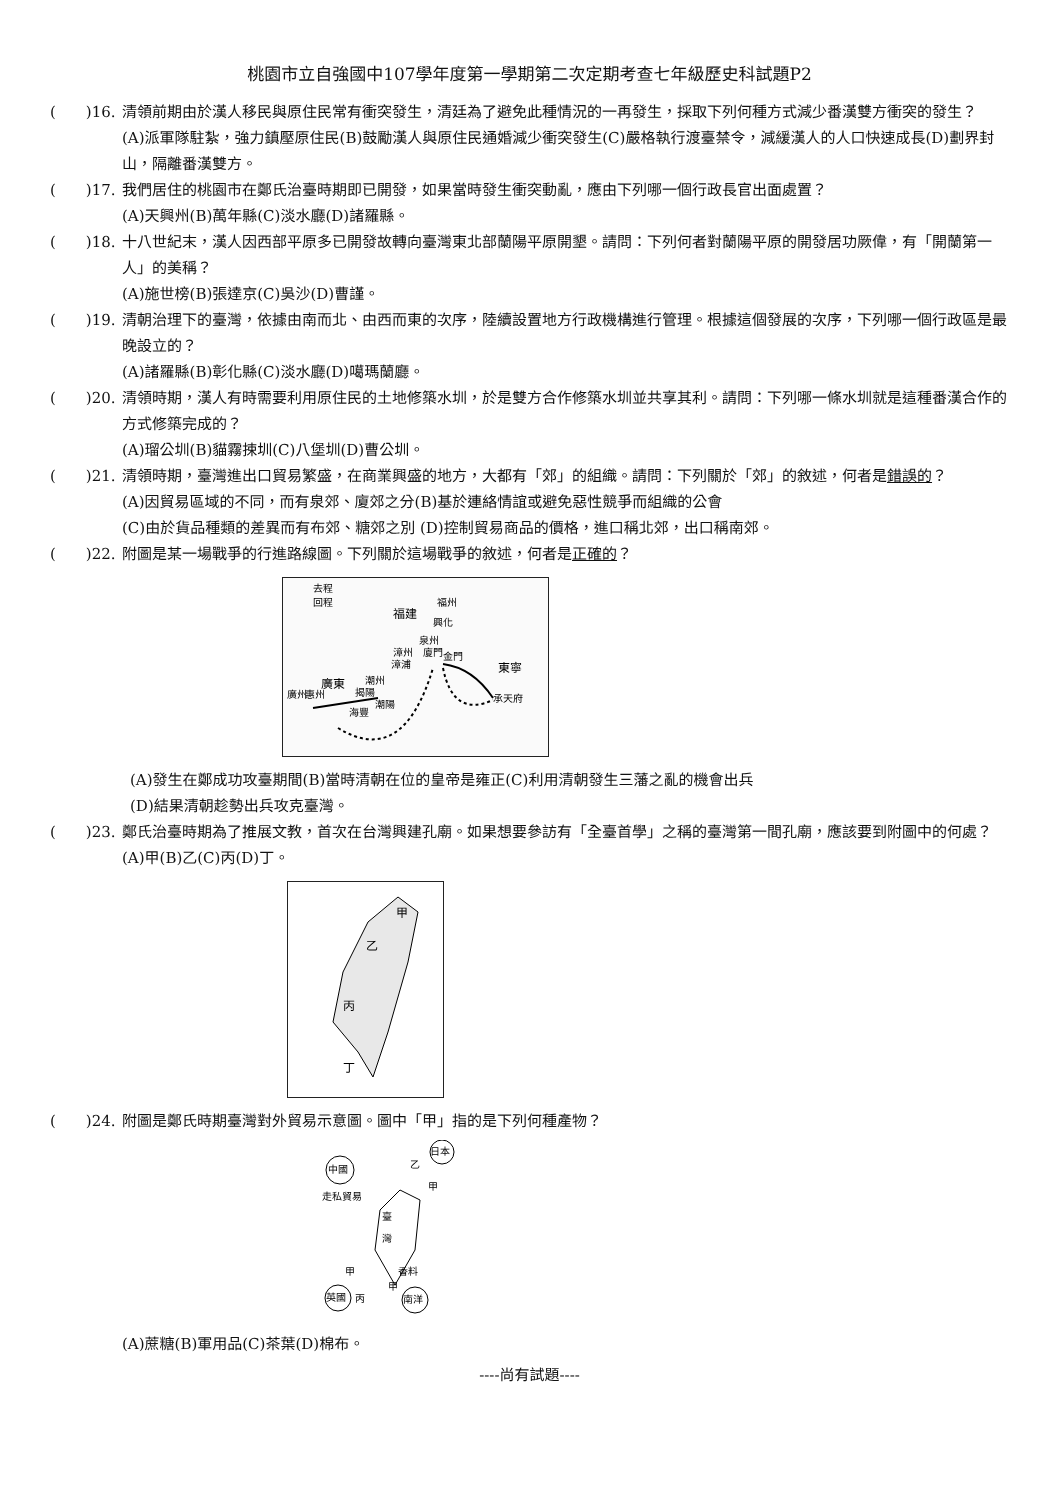桃園市立自強國中107學年度第一學期第二次定期考查七年級歷史科試題P2
(　　)16. 清領前期由於漢人移民與原住民常有衝突發生，清廷為了避免此種情況的一再發生，採取下列何種方式減少番漢雙方衝突的發生？
(A)派軍隊駐紮，強力鎮壓原住民(B)鼓勵漢人與原住民通婚減少衝突發生(C)嚴格執行渡臺禁令，減緩漢人的人口快速成長(D)劃界封山，隔離番漢雙方。
(　　)17. 我們居住的桃園市在鄭氏治臺時期即已開發，如果當時發生衝突動亂，應由下列哪一個行政長官出面處置？
(A)天興州(B)萬年縣(C)淡水廳(D)諸羅縣。
(　　)18. 十八世紀末，漢人因西部平原多已開發故轉向臺灣東北部蘭陽平原開墾。請問：下列何者對蘭陽平原的開發居功厥偉，有「開蘭第一人」的美稱？
(A)施世榜(B)張達京(C)吳沙(D)曹謹。
(　　)19. 清朝治理下的臺灣，依據由南而北、由西而東的次序，陸續設置地方行政機構進行管理。根據這個發展的次序，下列哪一個行政區是最晚設立的？
(A)諸羅縣(B)彰化縣(C)淡水廳(D)噶瑪蘭廳。
(　　)20. 清領時期，漢人有時需要利用原住民的土地修築水圳，於是雙方合作修築水圳並共享其利。請問：下列哪一條水圳就是這種番漢合作的方式修築完成的？
(A)瑠公圳(B)貓霧捒圳(C)八堡圳(D)曹公圳。
(　　)21. 清領時期，臺灣進出口貿易繁盛，在商業興盛的地方，大都有「郊」的組織。請問：下列關於「郊」的敘述，何者是錯誤的？
(A)因貿易區域的不同，而有泉郊、廈郊之分(B)基於連絡情誼或避免惡性競爭而組織的公會
(C)由於貨品種類的差異而有布郊、糖郊之別 (D)控制貿易商品的價格，進口稱北郊，出口稱南郊。
(　　)22. 附圖是某一場戰爭的行進路線圖。下列關於這場戰爭的敘述，何者是正確的？
去程
回程
福建
福州
興化
泉州
漳州
廈門
金門
漳浦
東寧
廣東
潮州
揭陽
潮陽
海豐
承天府
廣州
惠州
(A)發生在鄭成功攻臺期間(B)當時清朝在位的皇帝是雍正(C)利用清朝發生三藩之亂的機會出兵
(D)結果清朝趁勢出兵攻克臺灣。
(　　)23. 鄭氏治臺時期為了推展文教，首次在台灣興建孔廟。如果想要參訪有「全臺首學」之稱的臺灣第一間孔廟，應該要到附圖中的何處？
(A)甲(B)乙(C)丙(D)丁。
甲
乙
丙
丁
(　　)24. 附圖是鄭氏時期臺灣對外貿易示意圖。圖中「甲」指的是下列何種產物？
中國
日本
英國
南洋
走私貿易
乙
甲
臺
灣
甲
丙
甲
香料
(A)蔗糖(B)軍用品(C)茶葉(D)棉布。
----尚有試題----